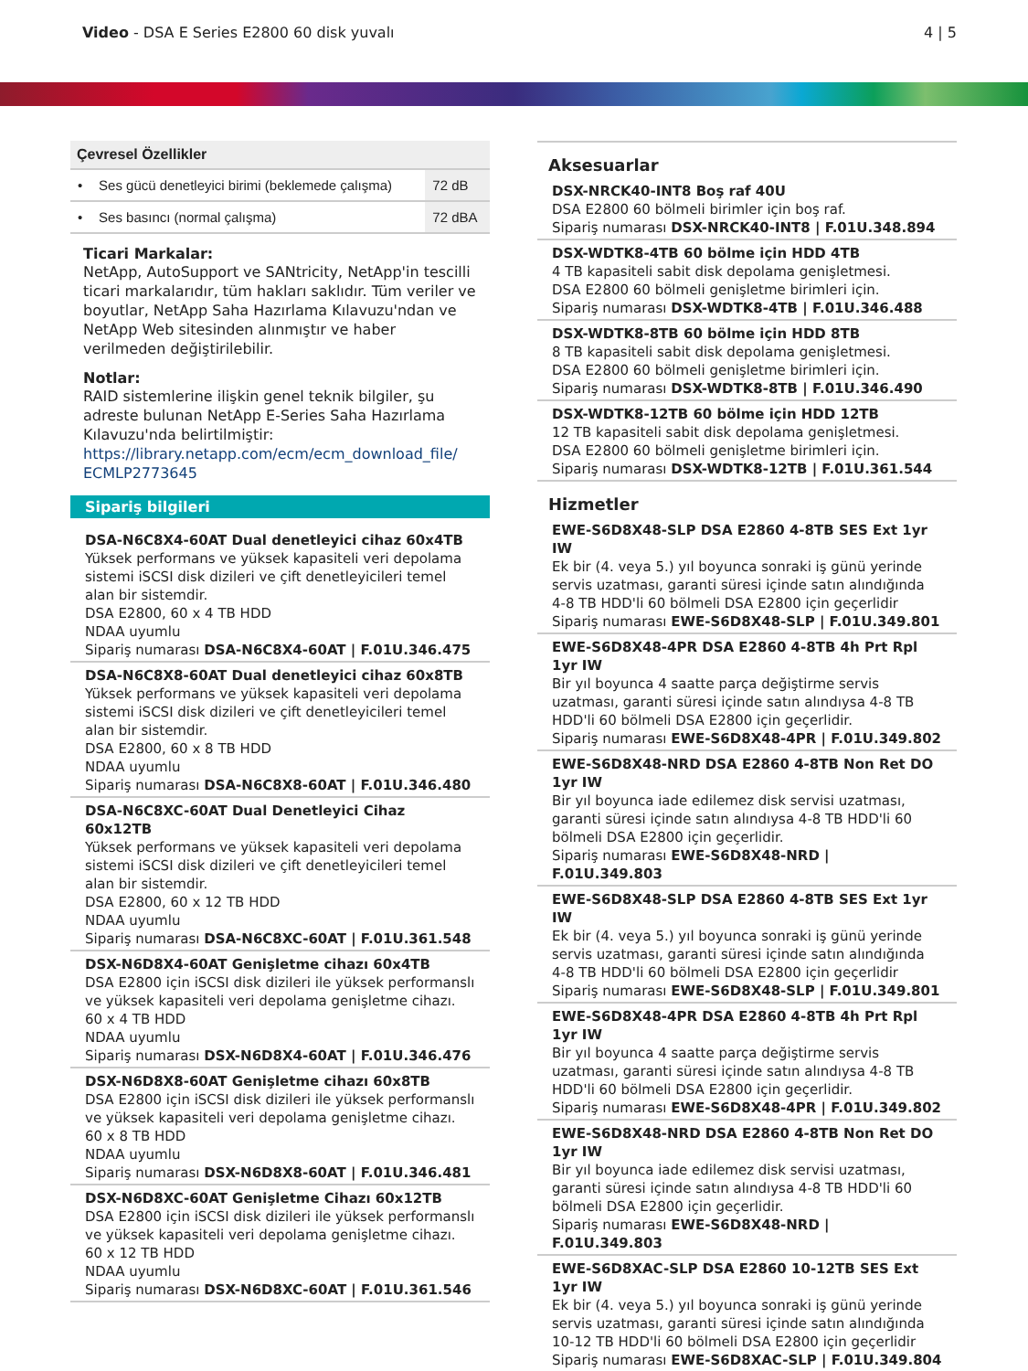Video - DSA E Series E2800 60 disk yuvalı
4 | 5
| Çevresel Özellikler | | |
| --- | --- | --- |
| • | Ses gücü denetleyici birimi (beklemede çalışma) | 72 dB |
| • | Ses basıncı (normal çalışma) | 72 dBA |
Ticari Markalar:
NetApp, AutoSupport ve SANtricity, NetApp'in tescilli ticari markalarıdır, tüm hakları saklıdır. Tüm veriler ve boyutlar, NetApp Saha Hazırlama Kılavuzu'ndan ve NetApp Web sitesinden alınmıştır ve haber verilmeden değiştirilebilir.
Notlar:
RAID sistemlerine ilişkin genel teknik bilgiler, şu adreste bulunan NetApp E-Series Saha Hazırlama Kılavuzu'nda belirtilmiştir:
https://library.netapp.com/ecm/ecm_download_file/ ECMLP2773645
Sipariş bilgileri
DSA-N6C8X4-60AT Dual denetleyici cihaz 60x4TB
Yüksek performans ve yüksek kapasiteli veri depolama sistemi iSCSI disk dizileri ve çift denetleyicileri temel alan bir sistemdir.
DSA E2800, 60 x 4 TB HDD
NDAA uyumlu
Sipariş numarası DSA-N6C8X4-60AT | F.01U.346.475
DSA-N6C8X8-60AT Dual denetleyici cihaz 60x8TB
Yüksek performans ve yüksek kapasiteli veri depolama sistemi iSCSI disk dizileri ve çift denetleyicileri temel alan bir sistemdir.
DSA E2800, 60 x 8 TB HDD
NDAA uyumlu
Sipariş numarası DSA-N6C8X8-60AT | F.01U.346.480
DSA-N6C8XC-60AT Dual Denetleyici Cihaz 60x12TB
Yüksek performans ve yüksek kapasiteli veri depolama sistemi iSCSI disk dizileri ve çift denetleyicileri temel alan bir sistemdir.
DSA E2800, 60 x 12 TB HDD
NDAA uyumlu
Sipariş numarası DSA-N6C8XC-60AT | F.01U.361.548
DSX-N6D8X4-60AT Genişletme cihazı 60x4TB
DSA E2800 için iSCSI disk dizileri ile yüksek performanslı ve yüksek kapasiteli veri depolama genişletme cihazı.
60 x 4 TB HDD
NDAA uyumlu
Sipariş numarası DSX-N6D8X4-60AT | F.01U.346.476
DSX-N6D8X8-60AT Genişletme cihazı 60x8TB
DSA E2800 için iSCSI disk dizileri ile yüksek performanslı ve yüksek kapasiteli veri depolama genişletme cihazı.
60 x 8 TB HDD
NDAA uyumlu
Sipariş numarası DSX-N6D8X8-60AT | F.01U.346.481
DSX-N6D8XC-60AT Genişletme Cihazı 60x12TB
DSA E2800 için iSCSI disk dizileri ile yüksek performanslı ve yüksek kapasiteli veri depolama genişletme cihazı.
60 x 12 TB HDD
NDAA uyumlu
Sipariş numarası DSX-N6D8XC-60AT | F.01U.361.546
Aksesuarlar
DSX-NRCK40-INT8 Boş raf 40U
DSA E2800 60 bölmeli birimler için boş raf.
Sipariş numarası DSX-NRCK40-INT8 | F.01U.348.894
DSX-WDTK8-4TB 60 bölme için HDD 4TB
4 TB kapasiteli sabit disk depolama genişletmesi.
DSA E2800 60 bölmeli genişletme birimleri için.
Sipariş numarası DSX-WDTK8-4TB | F.01U.346.488
DSX-WDTK8-8TB 60 bölme için HDD 8TB
8 TB kapasiteli sabit disk depolama genişletmesi.
DSA E2800 60 bölmeli genişletme birimleri için.
Sipariş numarası DSX-WDTK8-8TB | F.01U.346.490
DSX-WDTK8-12TB 60 bölme için HDD 12TB
12 TB kapasiteli sabit disk depolama genişletmesi.
DSA E2800 60 bölmeli genişletme birimleri için.
Sipariş numarası DSX-WDTK8-12TB | F.01U.361.544
Hizmetler
EWE-S6D8X48-SLP DSA E2860 4-8TB SES Ext 1yr IW
Ek bir (4. veya 5.) yıl boyunca sonraki iş günü yerinde servis uzatması, garanti süresi içinde satın alındığında 4-8 TB HDD'li 60 bölmeli DSA E2800 için geçerlidir
Sipariş numarası EWE-S6D8X48-SLP | F.01U.349.801
EWE-S6D8X48-4PR DSA E2860 4-8TB 4h Prt Rpl 1yr IW
Bir yıl boyunca 4 saatte parça değiştirme servis uzatması, garanti süresi içinde satın alındıysa 4-8 TB HDD'li 60 bölmeli DSA E2800 için geçerlidir.
Sipariş numarası EWE-S6D8X48-4PR | F.01U.349.802
EWE-S6D8X48-NRD DSA E2860 4-8TB Non Ret DO 1yr IW
Bir yıl boyunca iade edilemez disk servisi uzatması, garanti süresi içinde satın alındıysa 4-8 TB HDD'li 60 bölmeli DSA E2800 için geçerlidir.
Sipariş numarası EWE-S6D8X48-NRD | F.01U.349.803
EWE-S6D8X48-SLP DSA E2860 4-8TB SES Ext 1yr IW
Ek bir (4. veya 5.) yıl boyunca sonraki iş günü yerinde servis uzatması, garanti süresi içinde satın alındığında 4-8 TB HDD'li 60 bölmeli DSA E2800 için geçerlidir
Sipariş numarası EWE-S6D8X48-SLP | F.01U.349.801
EWE-S6D8X48-4PR DSA E2860 4-8TB 4h Prt Rpl 1yr IW
Bir yıl boyunca 4 saatte parça değiştirme servis uzatması, garanti süresi içinde satın alındıysa 4-8 TB HDD'li 60 bölmeli DSA E2800 için geçerlidir.
Sipariş numarası EWE-S6D8X48-4PR | F.01U.349.802
EWE-S6D8X48-NRD DSA E2860 4-8TB Non Ret DO 1yr IW
Bir yıl boyunca iade edilemez disk servisi uzatması, garanti süresi içinde satın alındıysa 4-8 TB HDD'li 60 bölmeli DSA E2800 için geçerlidir.
Sipariş numarası EWE-S6D8X48-NRD | F.01U.349.803
EWE-S6D8XAC-SLP DSA E2860 10-12TB SES Ext 1yr IW
Ek bir (4. veya 5.) yıl boyunca sonraki iş günü yerinde servis uzatması, garanti süresi içinde satın alındığında 10-12 TB HDD'li 60 bölmeli DSA E2800 için geçerlidir
Sipariş numarası EWE-S6D8XAC-SLP | F.01U.349.804